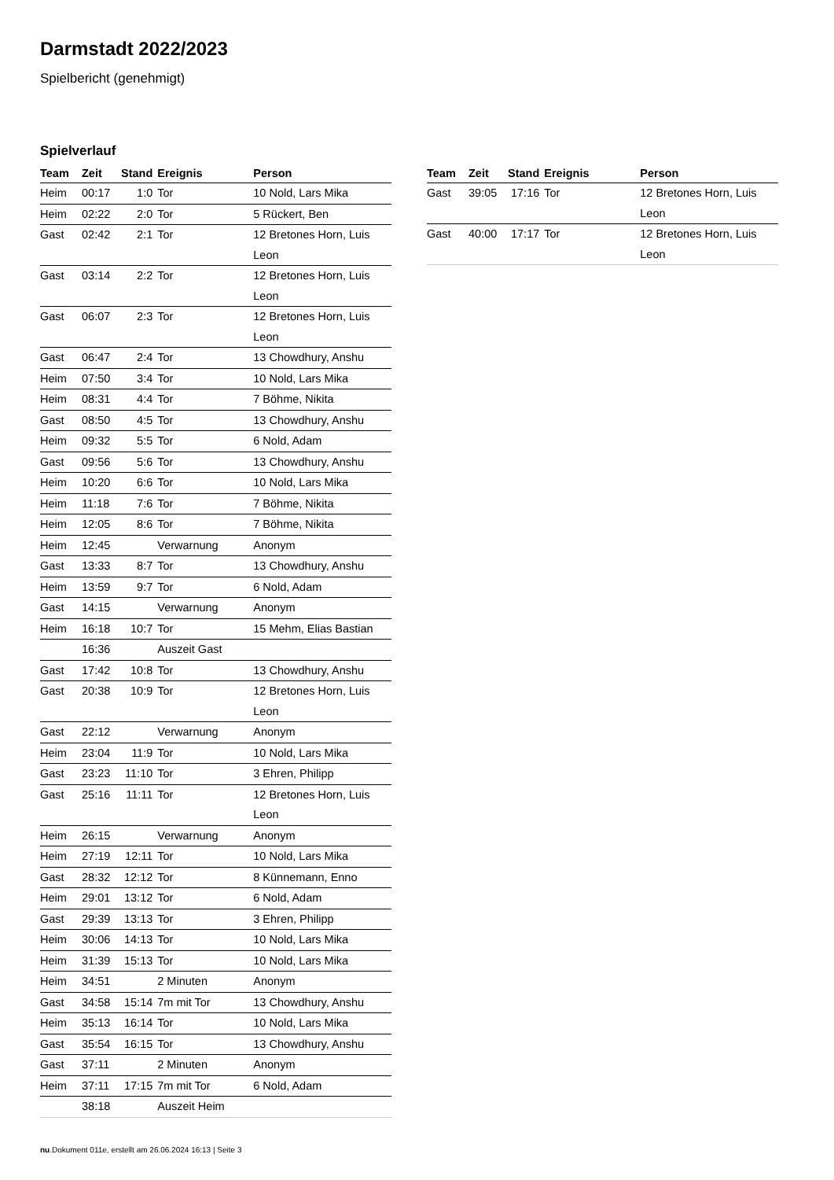Darmstadt 2022/2023
Spielbericht (genehmigt)
Spielverlauf
| Team | Zeit | Stand | Ereignis | Person |
| --- | --- | --- | --- | --- |
| Heim | 00:17 | 1:0 | Tor | 10 Nold, Lars Mika |
| Heim | 02:22 | 2:0 | Tor | 5 Rückert, Ben |
| Gast | 02:42 | 2:1 | Tor | 12 Bretones Horn, Luis Leon |
| Gast | 03:14 | 2:2 | Tor | 12 Bretones Horn, Luis Leon |
| Gast | 06:07 | 2:3 | Tor | 12 Bretones Horn, Luis Leon |
| Gast | 06:47 | 2:4 | Tor | 13 Chowdhury, Anshu |
| Heim | 07:50 | 3:4 | Tor | 10 Nold, Lars Mika |
| Heim | 08:31 | 4:4 | Tor | 7 Böhme, Nikita |
| Gast | 08:50 | 4:5 | Tor | 13 Chowdhury, Anshu |
| Heim | 09:32 | 5:5 | Tor | 6 Nold, Adam |
| Gast | 09:56 | 5:6 | Tor | 13 Chowdhury, Anshu |
| Heim | 10:20 | 6:6 | Tor | 10 Nold, Lars Mika |
| Heim | 11:18 | 7:6 | Tor | 7 Böhme, Nikita |
| Heim | 12:05 | 8:6 | Tor | 7 Böhme, Nikita |
| Heim | 12:45 | | Verwarnung | Anonym |
| Gast | 13:33 | 8:7 | Tor | 13 Chowdhury, Anshu |
| Heim | 13:59 | 9:7 | Tor | 6 Nold, Adam |
| Gast | 14:15 | | Verwarnung | Anonym |
| Heim | 16:18 | 10:7 | Tor | 15 Mehm, Elias Bastian |
| | 16:36 | | Auszeit Gast | |
| Gast | 17:42 | 10:8 | Tor | 13 Chowdhury, Anshu |
| Gast | 20:38 | 10:9 | Tor | 12 Bretones Horn, Luis Leon |
| Gast | 22:12 | | Verwarnung | Anonym |
| Heim | 23:04 | 11:9 | Tor | 10 Nold, Lars Mika |
| Gast | 23:23 | 11:10 | Tor | 3 Ehren, Philipp |
| Gast | 25:16 | 11:11 | Tor | 12 Bretones Horn, Luis Leon |
| Heim | 26:15 | | Verwarnung | Anonym |
| Heim | 27:19 | 12:11 | Tor | 10 Nold, Lars Mika |
| Gast | 28:32 | 12:12 | Tor | 8 Künnemann, Enno |
| Heim | 29:01 | 13:12 | Tor | 6 Nold, Adam |
| Gast | 29:39 | 13:13 | Tor | 3 Ehren, Philipp |
| Heim | 30:06 | 14:13 | Tor | 10 Nold, Lars Mika |
| Heim | 31:39 | 15:13 | Tor | 10 Nold, Lars Mika |
| Heim | 34:51 | | 2 Minuten | Anonym |
| Gast | 34:58 | 15:14 | 7m mit Tor | 13 Chowdhury, Anshu |
| Heim | 35:13 | 16:14 | Tor | 10 Nold, Lars Mika |
| Gast | 35:54 | 16:15 | Tor | 13 Chowdhury, Anshu |
| Gast | 37:11 | | 2 Minuten | Anonym |
| Heim | 37:11 | 17:15 | 7m mit Tor | 6 Nold, Adam |
| | 38:18 | | Auszeit Heim | |
| Team | Zeit | Stand | Ereignis | Person |
| --- | --- | --- | --- | --- |
| Gast | 39:05 | 17:16 | Tor | 12 Bretones Horn, Luis Leon |
| Gast | 40:00 | 17:17 | Tor | 12 Bretones Horn, Luis Leon |
nu.Dokument 011e, erstellt am 26.06.2024 16:13 | Seite 3